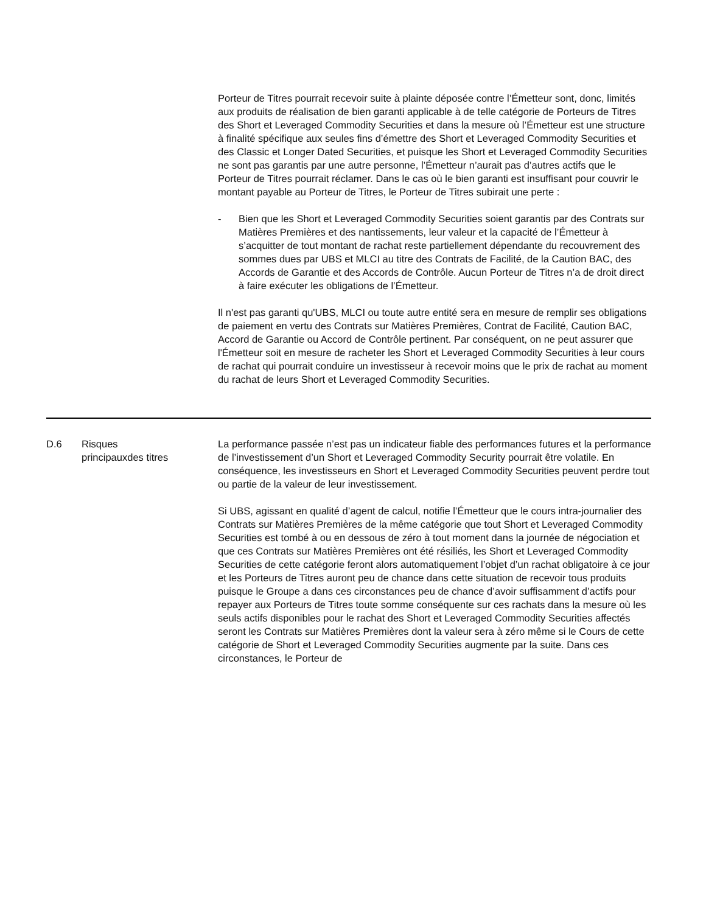| | | Porteur de Titres pourrait recevoir suite à plainte déposée contre l’Émetteur sont, donc, limités aux produits de réalisation de bien garanti applicable à de telle catégorie de Porteurs de Titres des Short et Leveraged Commodity Securities et dans la mesure où l’Émetteur est une structure à finalité spécifique aux seules fins d’émettre des Short et Leveraged Commodity Securities et des Classic et Longer Dated Securities, et puisque les Short et Leveraged Commodity Securities ne sont pas garantis par une autre personne, l’Émetteur n’aurait pas d’autres actifs que le Porteur de Titres pourrait réclamer. Dans le cas où le bien garanti est insuffisant pour couvrir le montant payable au Porteur de Titres, le Porteur de Titres subirait une perte : - Bien que les Short et Leveraged Commodity Securities soient garantis par des Contrats sur Matières Premières et des nantissements, leur valeur et la capacité de l’Émetteur à s’acquitter de tout montant de rachat reste partiellement dépendante du recouvrement des sommes dues par UBS et MLCI au titre des Contrats de Facilité, de la Caution BAC, des Accords de Garantie et des Accords de Contrôle. Aucun Porteur de Titres n’a de droit direct à faire exécuter les obligations de l’Émetteur. Il n'est pas garanti qu'UBS, MLCI ou toute autre entité sera en mesure de remplir ses obligations de paiement en vertu des Contrats sur Matières Premières, Contrat de Facilité, Caution BAC, Accord de Garantie ou Accord de Contrôle pertinent. Par conséquent, on ne peut assurer que l'Émetteur soit en mesure de racheter les Short et Leveraged Commodity Securities à leur cours de rachat qui pourrait conduire un investisseur à recevoir moins que le prix de rachat au moment du rachat de leurs Short et Leveraged Commodity Securities. |
| D.6 | Risques principauxdes titres | La performance passée n’est pas un indicateur fiable des performances futures et la performance de l’investissement d’un Short et Leveraged Commodity Security pourrait être volatile. En conséquence, les investisseurs en Short et Leveraged Commodity Securities peuvent perdre tout ou partie de la valeur de leur investissement. Si UBS, agissant en qualité d’agent de calcul, notifie l’Émetteur que le cours intra-journalier des Contrats sur Matières Premières de la même catégorie que tout Short et Leveraged Commodity Securities est tombé à ou en dessous de zéro à tout moment dans la journée de négociation et que ces Contrats sur Matières Premières ont été résiliés, les Short et Leveraged Commodity Securities de cette catégorie feront alors automatiquement l’objet d’un rachat obligatoire à ce jour et les Porteurs de Titres auront peu de chance dans cette situation de recevoir tous produits puisque le Groupe a dans ces circonstances peu de chance d’avoir suffisamment d’actifs pour repayer aux Porteurs de Titres toute somme conséquente sur ces rachats dans la mesure où les seuls actifs disponibles pour le rachat des Short et Leveraged Commodity Securities affectés seront les Contrats sur Matières Premières dont la valeur sera à zéro même si le Cours de cette catégorie de Short et Leveraged Commodity Securities augmente par la suite. Dans ces circonstances, le Porteur de |